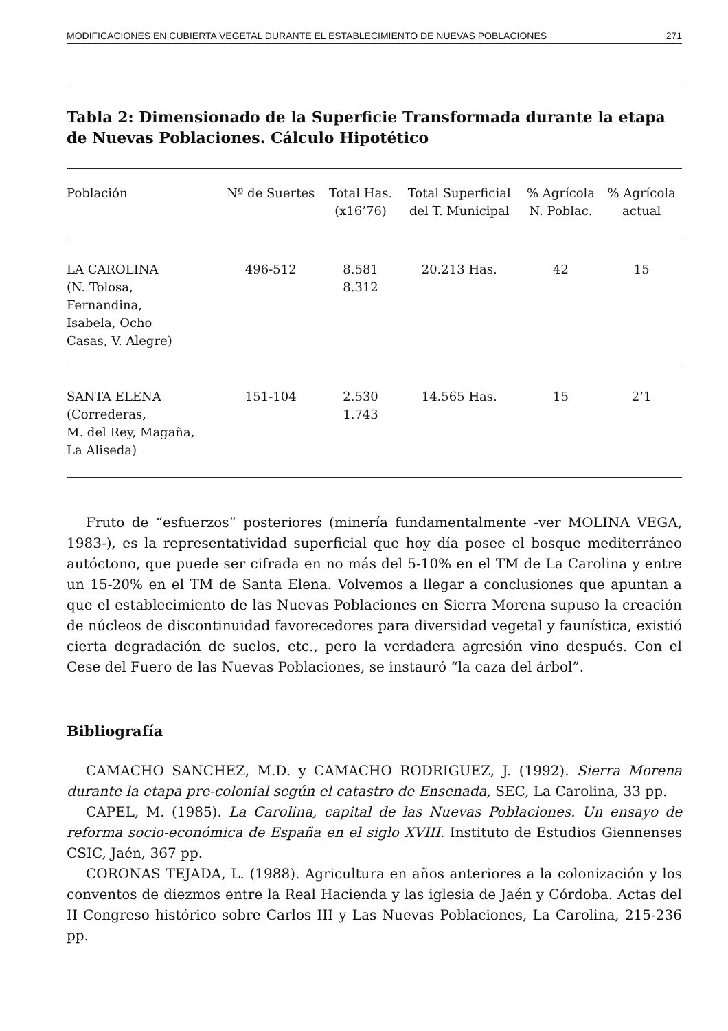MODIFICACIONES EN CUBIERTA VEGETAL DURANTE EL ESTABLECIMIENTO DE NUEVAS POBLACIONES 271
Tabla 2: Dimensionado de la Superficie Transformada durante la etapa de Nuevas Poblaciones. Cálculo Hipotético
| Población | Nº de Suertes | Total Has. (x16’76) | Total Superficial del T. Municipal | % Agrícola N. Poblac. | % Agrícola actual |
| --- | --- | --- | --- | --- | --- |
| LA CAROLINA (N. Tolosa, Fernandina, Isabela, Ocho Casas, V. Alegre) | 496-512 | 8.581 8.312 | 20.213 Has. | 42 | 15 |
| SANTA ELENA (Correderas, M. del Rey, Magaña, La Aliseda) | 151-104 | 2.530 1.743 | 14.565 Has. | 15 | 2’1 |
Fruto de “esfuerzos” posteriores (minería fundamentalmente -ver MOLINA VEGA, 1983-), es la representatividad superficial que hoy día posee el bosque mediterráneo autóctono, que puede ser cifrada en no más del 5-10% en el TM de La Carolina y entre un 15-20% en el TM de Santa Elena. Volvemos a llegar a conclusiones que apuntan a que el establecimiento de las Nuevas Poblaciones en Sierra Morena supuso la creación de núcleos de discontinuidad favorecedores para diversidad vegetal y faunística, existió cierta degradación de suelos, etc., pero la verdadera agresión vino después. Con el Cese del Fuero de las Nuevas Poblaciones, se instauró “la caza del árbol”.
Bibliografía
CAMACHO SANCHEZ, M.D. y CAMACHO RODRIGUEZ, J. (1992). Sierra Morena durante la etapa pre-colonial según el catastro de Ensenada, SEC, La Carolina, 33 pp.
CAPEL, M. (1985). La Carolina, capital de las Nuevas Poblaciones. Un ensayo de reforma socio-económica de España en el siglo XVIII. Instituto de Estudios Giennenses CSIC, Jaén, 367 pp.
CORONAS TEJADA, L. (1988). Agricultura en años anteriores a la colonización y los conventos de diezmos entre la Real Hacienda y las iglesia de Jaén y Córdoba. Actas del II Congreso histórico sobre Carlos III y Las Nuevas Poblaciones, La Carolina, 215-236 pp.